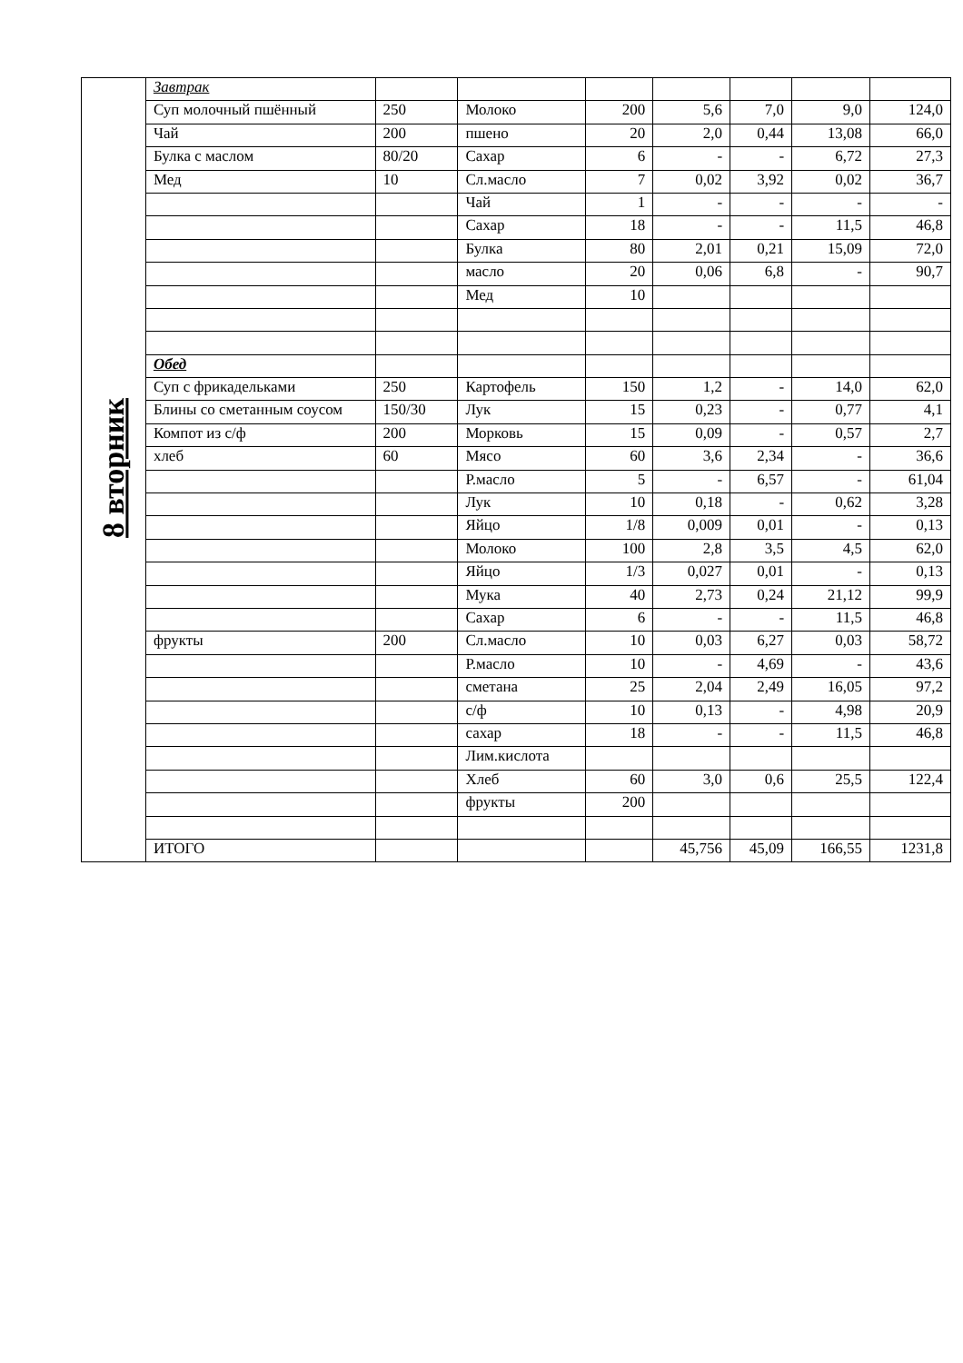| 8 вторник | Завтрак | | | | | | | |
| | Суп молочный пшённый | 250 | Молоко | 200 | 5,6 | 7,0 | 9,0 | 124,0 |
| | Чай | 200 | пшено | 20 | 2,0 | 0,44 | 13,08 | 66,0 |
| | Булка с маслом | 80/20 | Сахар | 6 | - | - | 6,72 | 27,3 |
| | Мед | 10 | Сл.масло | 7 | 0,02 | 3,92 | 0,02 | 36,7 |
| | | | Чай | 1 | - | - | - | - |
| | | | Сахар | 18 | - | - | 11,5 | 46,8 |
| | | | Булка | 80 | 2,01 | 0,21 | 15,09 | 72,0 |
| | | | масло | 20 | 0,06 | 6,8 | - | 90,7 |
| | | | Мед | 10 | | | | |
| | Обед | | | | | | | |
| | Суп с фрикадельками | 250 | Картофель | 150 | 1,2 | - | 14,0 | 62,0 |
| | Блины со сметанным соусом | 150/30 | Лук | 15 | 0,23 | - | 0,77 | 4,1 |
| | Компот из с/ф | 200 | Морковь | 15 | 0,09 | - | 0,57 | 2,7 |
| | хлеб | 60 | Мясо | 60 | 3,6 | 2,34 | - | 36,6 |
| | | | Р.масло | 5 | - | 6,57 | - | 61,04 |
| | | | Лук | 10 | 0,18 | - | 0,62 | 3,28 |
| | | | Яйцо | 1/8 | 0,009 | 0,01 | - | 0,13 |
| | | | Молоко | 100 | 2,8 | 3,5 | 4,5 | 62,0 |
| | | | Яйцо | 1/3 | 0,027 | 0,01 | - | 0,13 |
| | | | Мука | 40 | 2,73 | 0,24 | 21,12 | 99,9 |
| | | | Сахар | 6 | - | - | 11,5 | 46,8 |
| | фрукты | 200 | Сл.масло | 10 | 0,03 | 6,27 | 0,03 | 58,72 |
| | | | Р.масло | 10 | - | 4,69 | - | 43,6 |
| | | | сметана | 25 | 2,04 | 2,49 | 16,05 | 97,2 |
| | | | с/ф | 10 | 0,13 | - | 4,98 | 20,9 |
| | | | сахар | 18 | - | - | 11,5 | 46,8 |
| | | | Лим.кислота | | | | | |
| | | | Хлеб | 60 | 3,0 | 0,6 | 25,5 | 122,4 |
| | | | фрукты | 200 | | | | |
| | ИТОГО | | | | 45,756 | 45,09 | 166,55 | 1231,8 |